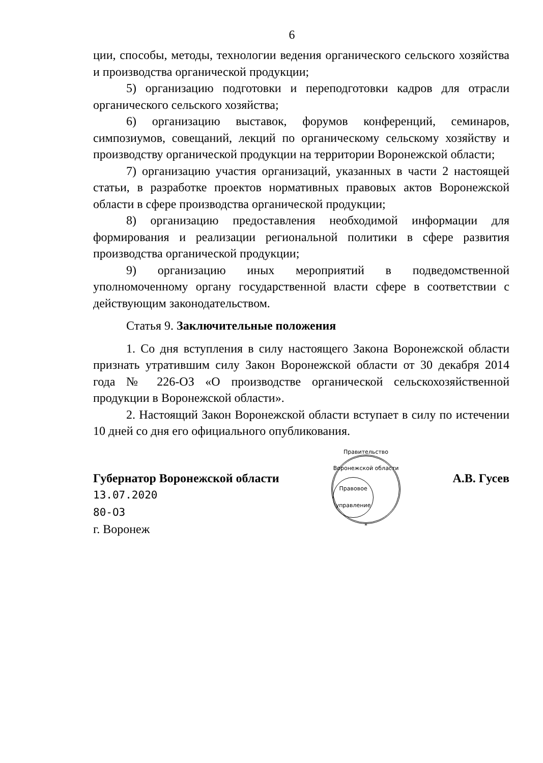6
ции, способы, методы, технологии ведения органического сельского хозяйства и производства органической продукции;
5) организацию подготовки и переподготовки кадров для отрасли органического сельского хозяйства;
6) организацию выставок, форумов конференций, семинаров, симпозиумов, совещаний, лекций по органическому сельскому хозяйству и производству органической продукции на территории Воронежской области;
7) организацию участия организаций, указанных в части 2 настоящей статьи, в разработке проектов нормативных правовых актов Воронежской области в сфере производства органической продукции;
8) организацию предоставления необходимой информации для формирования и реализации региональной политики в сфере развития производства органической продукции;
9) организацию иных мероприятий в подведомственной уполномоченному органу государственной власти сфере в соответствии с действующим законодательством.
Статья 9. Заключительные положения
1. Со дня вступления в силу настоящего Закона Воронежской области признать утратившим силу Закон Воронежской области от 30 декабря 2014 года № 226-ОЗ «О производстве органической сельскохозяйственной продукции в Воронежской области».
2. Настоящий Закон Воронежской области вступает в силу по истечении 10 дней со дня его официального опубликования.
Губернатор Воронежской области
13.07.2020
80-ОЗ
г. Воронеж
Правительство Воронежской области
Правовое управление
*
А.В. Гусев